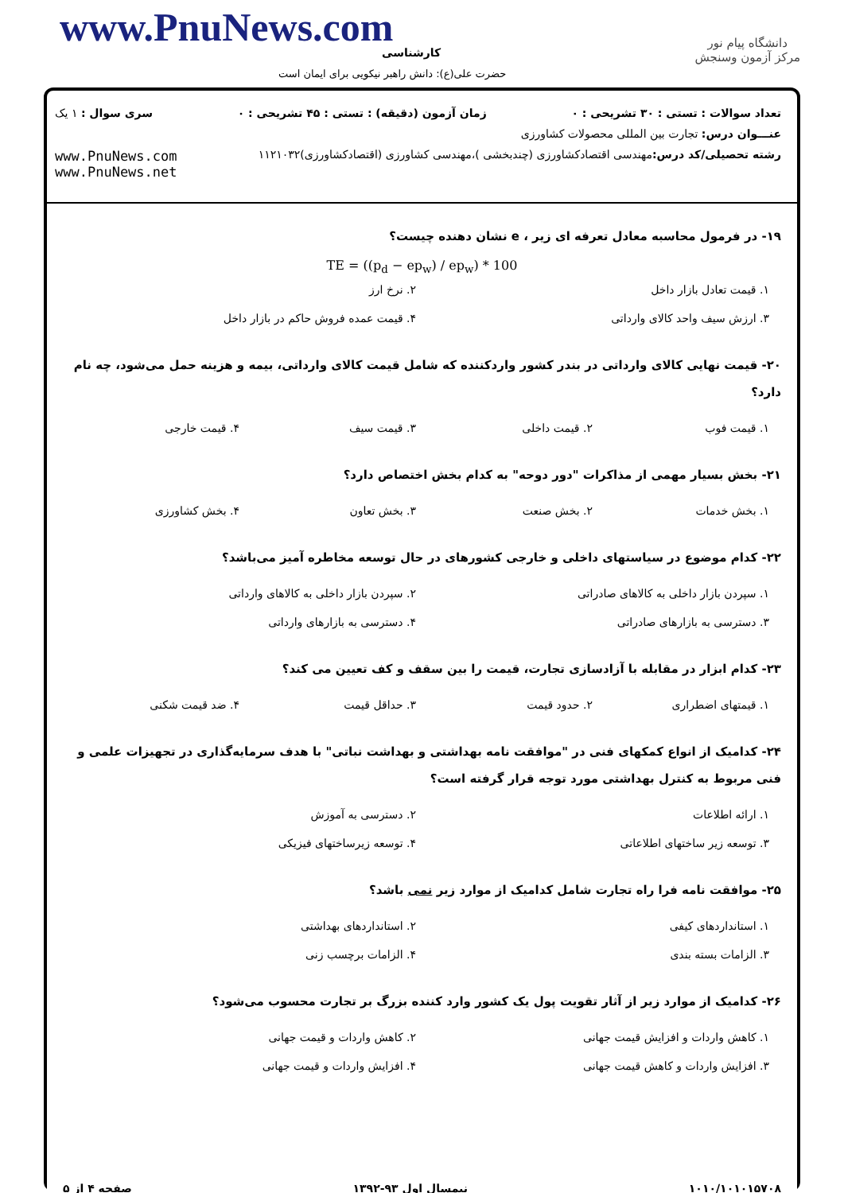www.PnuNews.com
کارشناسی
دانشگاه پیام نور
مرکز آزمون وسنجش
حضرت علی(ع): دانش راهبر نیکویی برای ایمان است
تعداد سوالات : تستی : ۳۰ تشریحی : ۰ زمان آزمون (دقیقه) : تستی : ۴۵ تشریحی : ۰ سری سوال : ۱ یک
عنـــوان درس: تجارت بین المللی محصولات کشاورزی
رشته تحصیلی/کد درس: مهندسی اقتصادکشاورزی (چندبخشی )،مهندسی کشاورزی (اقتصادکشاورزی)۱۱۲۱۰۳۲ www.PnuNews.com
www.PnuNews.net
۱۹- در فرمول محاسبه معادل تعرفه ای زیر ، e نشان دهنده چیست؟
TE = ((p<sub>d</sub> − ep<sub>w</sub>) / ep<sub>w</sub>) * 100
۱. قیمت تعادل بازار داخل ۲. نرخ ارز
۳. ارزش سیف واحد کالای وارداتی ۴. قیمت عمده فروش حاکم در بازار داخل
۲۰- قیمت نهایی کالای وارداتی در بندر کشور واردکننده که شامل قیمت کالای وارداتی، بیمه و هزینه حمل می‌شود، چه نام دارد؟
۱. قیمت فوب ۲. قیمت داخلی ۳. قیمت سیف ۴. قیمت خارجی
۲۱- بخش بسیار مهمی از مذاکرات "دور دوحه" به کدام بخش اختصاص دارد؟
۱. بخش خدمات ۲. بخش صنعت ۳. بخش تعاون ۴. بخش کشاورزی
۲۲- کدام موضوع در سیاستهای داخلی و خارجی کشورهای در حال توسعه مخاطره آمیز می‌باشد؟
۱. سپردن بازار داخلی به کالاهای صادراتی ۲. سپردن بازار داخلی به کالاهای وارداتی
۳. دسترسی به بازارهای صادراتی ۴. دسترسی به بازارهای وارداتی
۲۳- کدام ابزار در مقابله با آزادسازی تجارت، قیمت را بین سقف و کف تعیین می کند؟
۱. قیمتهای اضطراری ۲. حدود قیمت ۳. حداقل قیمت ۴. ضد قیمت شکنی
۲۴- کدامیک از انواع کمکهای فنی در "موافقت نامه بهداشتی و بهداشت نباتی" با هدف سرمایه‌گذاری در تجهیزات علمی و فنی مربوط به کنترل بهداشتی مورد توجه قرار گرفته است؟
۱. ارائه اطلاعات ۲. دسترسی به آموزش
۳. توسعه زیر ساختهای اطلاعاتی ۴. توسعه زیرساختهای فیزیکی
۲۵- موافقت نامه فرا راه تجارت شامل کدامیک از موارد زیر نمی باشد؟
۱. استانداردهای کیفی ۲. استانداردهای بهداشتی
۳. الزامات بسته بندی ۴. الزامات برچسب زنی
۲۶- کدامیک از موارد زیر از آثار تقویت پول یک کشور وارد کننده بزرگ بر تجارت محسوب می‌شود؟
۱. کاهش واردات و افزایش قیمت جهانی ۲. کاهش واردات و قیمت جهانی
۳. افزایش واردات و کاهش قیمت جهانی ۴. افزایش واردات و قیمت جهانی
۱۰۱۰/۱۰۱۰۱۵۷۰۸ نیمسال اول ۹۳-۱۳۹۲ صفحه ۴ از ۵